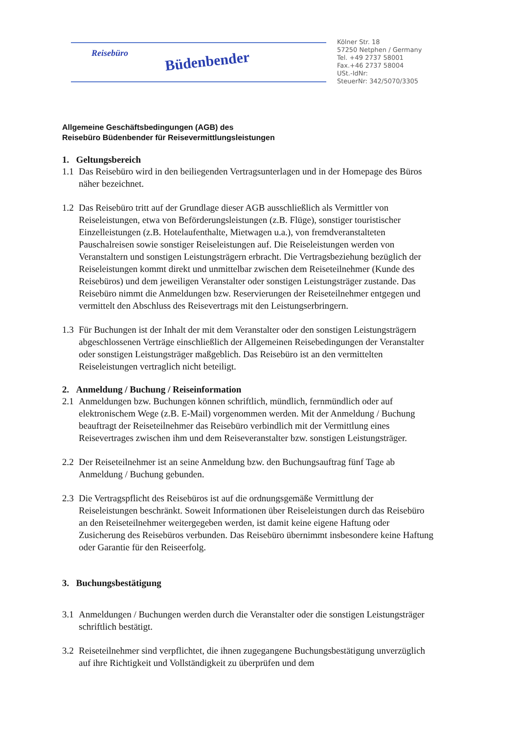Reisebüro Büdenbender
Kölner Str. 18
57250 Netphen / Germany
Tel. +49 2737 58001
Fax.+46 2737 58004
USt.-IdNr:
SteuerNr: 342/5070/3305
Allgemeine Geschäftsbedingungen (AGB) des
Reisebüro Büdenbender für Reisevermittlungsleistungen
1. Geltungsbereich
1.1 Das Reisebüro wird in den beiliegenden Vertragsunterlagen und in der Homepage des Büros näher bezeichnet.
1.2 Das Reisebüro tritt auf der Grundlage dieser AGB ausschließlich als Vermittler von Reiseleistungen, etwa von Beförderungsleistungen (z.B. Flüge), sonstiger touristischer Einzelleistungen (z.B. Hotelaufenthalte, Mietwagen u.a.), von fremdveranstalteten Pauschalreisen sowie sonstiger Reiseleistungen auf. Die Reiseleistungen werden von Veranstaltern und sonstigen Leistungsträgern erbracht. Die Vertragsbeziehung bezüglich der Reiseleistungen kommt direkt und unmittelbar zwischen dem Reiseteilnehmer (Kunde des Reisebüros) und dem jeweiligen Veranstalter oder sonstigen Leistungsträger zustande. Das Reisebüro nimmt die Anmeldungen bzw. Reservierungen der Reiseteilnehmer entgegen und vermittelt den Abschluss des Reisevertrags mit den Leistungserbringern.
1.3 Für Buchungen ist der Inhalt der mit dem Veranstalter oder den sonstigen Leistungsträgern abgeschlossenen Verträge einschließlich der Allgemeinen Reisebedingungen der Veranstalter oder sonstigen Leistungsträger maßgeblich. Das Reisebüro ist an den vermittelten Reiseleistungen vertraglich nicht beteiligt.
2. Anmeldung / Buchung / Reiseinformation
2.1 Anmeldungen bzw. Buchungen können schriftlich, mündlich, fernmündlich oder auf elektronischem Wege (z.B. E-Mail) vorgenommen werden. Mit der Anmeldung / Buchung beauftragt der Reiseteilnehmer das Reisebüro verbindlich mit der Vermittlung eines Reisevertrages zwischen ihm und dem Reiseveranstalter bzw. sonstigen Leistungsträger.
2.2 Der Reiseteilnehmer ist an seine Anmeldung bzw. den Buchungsauftrag fünf Tage ab Anmeldung / Buchung gebunden.
2.3 Die Vertragspflicht des Reisebüros ist auf die ordnungsgemäße Vermittlung der Reiseleistungen beschränkt. Soweit Informationen über Reiseleistungen durch das Reisebüro an den Reiseteilnehmer weitergegeben werden, ist damit keine eigene Haftung oder Zusicherung des Reisebüros verbunden. Das Reisebüro übernimmt insbesondere keine Haftung oder Garantie für den Reiseerfolg.
3. Buchungsbestätigung
3.1 Anmeldungen / Buchungen werden durch die Veranstalter oder die sonstigen Leistungsträger schriftlich bestätigt.
3.2 Reiseteilnehmer sind verpflichtet, die ihnen zugegangene Buchungsbestätigung unverzüglich auf ihre Richtigkeit und Vollständigkeit zu überprüfen und dem